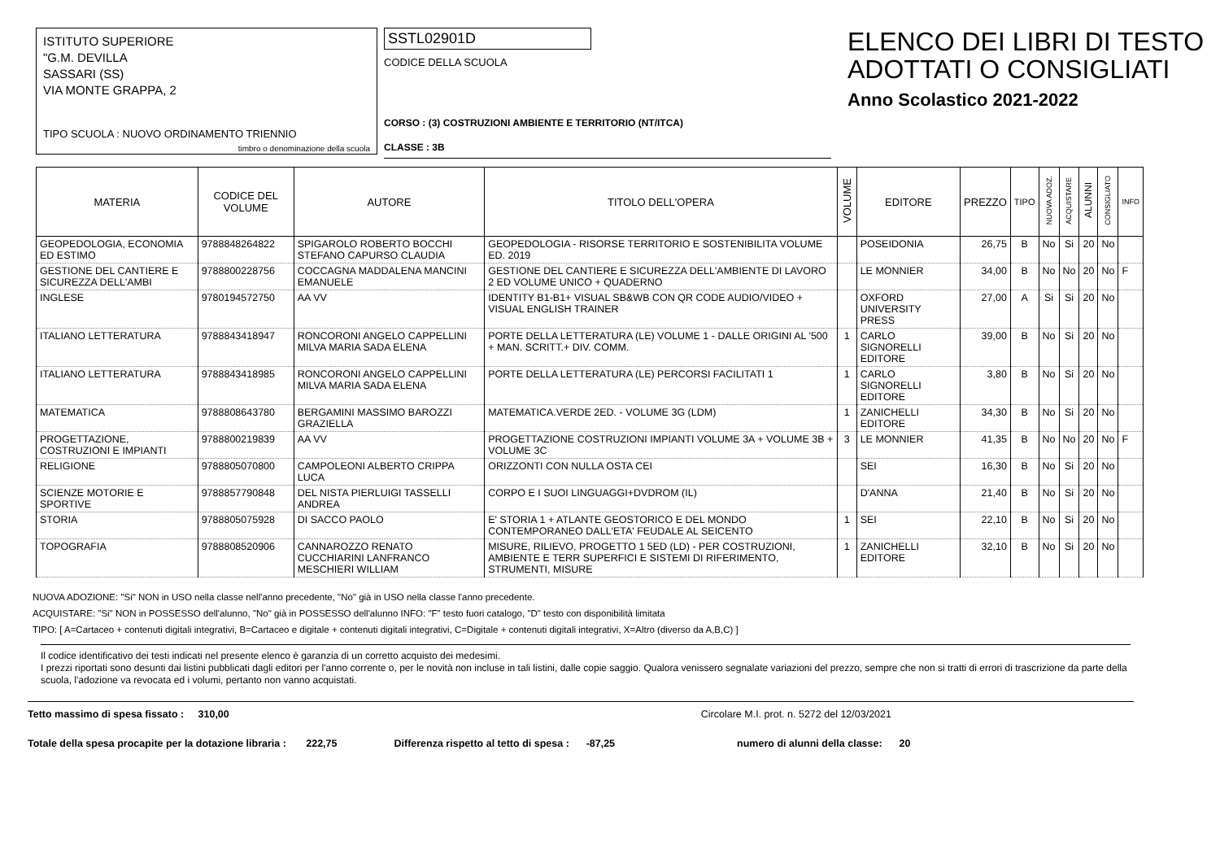ISTITUTO SUPERIORE
"G.M. DEVILLA
SASSARI (SS)
VIA MONTE GRAPPA, 2
TIPO SCUOLA : NUOVO ORDINAMENTO TRIENNIO
timbro o denominazione della scuola
SSTL02901D
CODICE DELLA SCUOLA
CORSO : (3) COSTRUZIONI AMBIENTE E TERRITORIO (NT/ITCA)
CLASSE : 3B
ELENCO DEI LIBRI DI TESTO
ADOTTATI O CONSIGLIATI
Anno Scolastico 2021-2022
| MATERIA | CODICE DEL VOLUME | AUTORE | TITOLO DELL'OPERA | VOLUME | EDITORE | PREZZO | TIPO | NUOVA ADOZ. | ACQUISTARE | ALUNNI | CONSIGLIATO | INFO |
| --- | --- | --- | --- | --- | --- | --- | --- | --- | --- | --- | --- | --- |
| GEOPEDOLOGIA, ECONOMIA ED ESTIMO | 9788848264822 | SPIGAROLO ROBERTO BOCCHI STEFANO CAPURSO CLAUDIA | GEOPEDOLOGIA - RISORSE TERRITORIO E SOSTENIBILITA VOLUME ED. 2019 | | POSEIDONIA | 26,75 | B | No | Si | 20 | No | |
| GESTIONE DEL CANTIERE E SICUREZZA DELL'AMBI | 9788800228756 | COCCAGNA MADDALENA MANCINI EMANUELE | GESTIONE DEL CANTIERE E SICUREZZA DELL'AMBIENTE DI LAVORO 2 ED VOLUME UNICO + QUADERNO | | LE MONNIER | 34,00 | B | No | No | 20 | No | F |
| INGLESE | 9780194572750 | AA VV | IDENTITY B1-B1+ VISUAL SB&WB CON QR CODE AUDIO/VIDEO + VISUAL ENGLISH TRAINER | | OXFORD UNIVERSITY PRESS | 27,00 | A | Si | Si | 20 | No | |
| ITALIANO LETTERATURA | 9788843418947 | RONCORONI ANGELO CAPPELLINI MILVA MARIA SADA ELENA | PORTE DELLA LETTERATURA (LE) VOLUME 1 - DALLE ORIGINI AL '500 + MAN. SCRITT.+ DIV. COMM. | 1 | CARLO SIGNORELLI EDITORE | 39,00 | B | No | Si | 20 | No | |
| ITALIANO LETTERATURA | 9788843418985 | RONCORONI ANGELO CAPPELLINI MILVA MARIA SADA ELENA | PORTE DELLA LETTERATURA (LE) PERCORSI FACILITATI 1 | 1 | CARLO SIGNORELLI EDITORE | 3,80 | B | No | Si | 20 | No | |
| MATEMATICA | 9788808643780 | BERGAMINI MASSIMO BAROZZI GRAZIELLA | MATEMATICA.VERDE 2ED. - VOLUME 3G (LDM) | 1 | ZANICHELLI EDITORE | 34,30 | B | No | Si | 20 | No | |
| PROGETTAZIONE, COSTRUZIONI E IMPIANTI | 9788800219839 | AA VV | PROGETTAZIONE COSTRUZIONI IMPIANTI VOLUME 3A + VOLUME 3B + VOLUME 3C | 3 | LE MONNIER | 41,35 | B | No | No | 20 | No | F |
| RELIGIONE | 9788805070800 | CAMPOLEONI ALBERTO CRIPPA LUCA | ORIZZONTI CON NULLA OSTA CEI | | SEI | 16,30 | B | No | Si | 20 | No | |
| SCIENZE MOTORIE E SPORTIVE | 9788857790848 | DEL NISTA PIERLUIGI TASSELLI ANDREA | CORPO E I SUOI LINGUAGGI+DVDROM (IL) | | D'ANNA | 21,40 | B | No | Si | 20 | No | |
| STORIA | 9788805075928 | DI SACCO PAOLO | E' STORIA 1 + ATLANTE GEOSTORICO E DEL MONDO CONTEMPORANEO DALL'ETA' FEUDALE AL SEICENTO | 1 | SEI | 22,10 | B | No | Si | 20 | No | |
| TOPOGRAFIA | 9788808520906 | CANNAROZZO RENATO CUCCHIARINI LANFRANCO MESCHIERI WILLIAM | MISURE, RILIEVO, PROGETTO 1 5ED (LD) - PER COSTRUZIONI, AMBIENTE E TERR SUPERFICI E SISTEMI DI RIFERIMENTO, STRUMENTI, MISURE | 1 | ZANICHELLI EDITORE | 32,10 | B | No | Si | 20 | No | |
NUOVA ADOZIONE: "Si" NON in USO nella classe nell'anno precedente, "No" già in USO nella classe l'anno precedente.
ACQUISTARE: "Si" NON in POSSESSO dell'alunno, "No" già in POSSESSO dell'alunno INFO: "F" testo fuori catalogo, "D" testo con disponibilità limitata
TIPO: [ A=Cartaceo + contenuti digitali integrativi, B=Cartaceo e digitale + contenuti digitali integrativi, C=Digitale + contenuti digitali integrativi, X=Altro (diverso da A,B,C) ]
Il codice identificativo dei testi indicati nel presente elenco è garanzia di un corretto acquisto dei medesimi.
I prezzi riportati sono desunti dai listini pubblicati dagli editori per l'anno corrente o, per le novità non incluse in tali listini, dalle copie saggio. Qualora venissero segnalate variazioni del prezzo, sempre che non si tratti di errori di trascrizione da parte della scuola, l'adozione va revocata ed i volumi, pertanto non vanno acquistati.
Tetto massimo di spesa fissato : 310,00 Circolare M.I. prot. n. 5272 del 12/03/2021
Totale della spesa procapite per la dotazione libraria : 222,75 Differenza rispetto al tetto di spesa : -87,25 numero di alunni della classe: 20